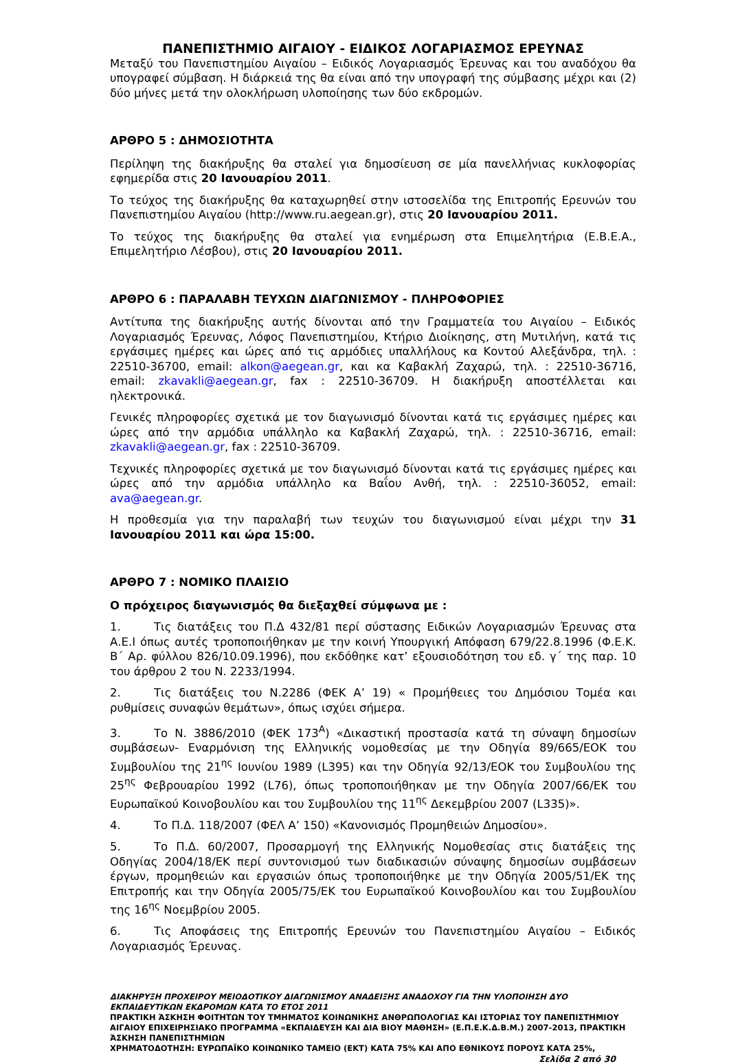ΠΑΝΕΠΙΣΤΗΜΙΟ ΑΙΓΑΙΟΥ - ΕΙΔΙΚΟΣ ΛΟΓΑΡΙΑΣΜΟΣ ΕΡΕΥΝΑΣ
Μεταξύ του Πανεπιστημίου Αιγαίου – Ειδικός Λογαριασμός Έρευνας και του αναδόχου θα υπογραφεί σύμβαση. Η διάρκειά της θα είναι από την υπογραφή της σύμβασης μέχρι και (2) δύο μήνες μετά την ολοκλήρωση υλοποίησης των δύο εκδρομών.
ΑΡΘΡΟ 5 : ΔΗΜΟΣΙΟΤΗΤΑ
Περίληψη της διακήρυξης θα σταλεί για δημοσίευση σε μία πανελλήνιας κυκλοφορίας εφημερίδα στις 20 Ιανουαρίου 2011.
Το τεύχος της διακήρυξης θα καταχωρηθεί στην ιστοσελίδα της Επιτροπής Ερευνών του Πανεπιστημίου Αιγαίου (http://www.ru.aegean.gr), στις 20 Ιανουαρίου 2011.
Το τεύχος της διακήρυξης θα σταλεί για ενημέρωση στα Επιμελητήρια (Ε.Β.Ε.Α., Επιμελητήριο Λέσβου), στις 20 Ιανουαρίου 2011.
ΑΡΘΡΟ 6 : ΠΑΡΑΛΑΒΗ ΤΕΥΧΩΝ ΔΙΑΓΩΝΙΣΜΟΥ - ΠΛΗΡΟΦΟΡΙΕΣ
Αντίτυπα της διακήρυξης αυτής δίνονται από την Γραμματεία του Αιγαίου – Ειδικός Λογαριασμός Έρευνας, Λόφος Πανεπιστημίου, Κτήριο Διοίκησης, στη Μυτιλήνη, κατά τις εργάσιμες ημέρες και ώρες από τις αρμόδιες υπαλλήλους κα Κοντού Αλεξάνδρα, τηλ. : 22510-36700, email: alkon@aegean.gr, και κα Καβακλή Ζαχαρώ, τηλ. : 22510-36716, email: zkavakli@aegean.gr, fax : 22510-36709. Η διακήρυξη αποστέλλεται και ηλεκτρονικά.
Γενικές πληροφορίες σχετικά με τον διαγωνισμό δίνονται κατά τις εργάσιμες ημέρες και ώρες από την αρμόδια υπάλληλο κα Καβακλή Ζαχαρώ, τηλ. : 22510-36716, email: zkavakli@aegean.gr, fax : 22510-36709.
Τεχνικές πληροφορίες σχετικά με τον διαγωνισμό δίνονται κατά τις εργάσιμες ημέρες και ώρες από την αρμόδια υπάλληλο κα Βαΐου Ανθή, τηλ. : 22510-36052, email: ava@aegean.gr.
Η προθεσμία για την παραλαβή των τευχών του διαγωνισμού είναι μέχρι την 31 Ιανουαρίου 2011 και ώρα 15:00.
ΑΡΘΡΟ 7 : ΝΟΜΙΚΟ ΠΛΑΙΣΙΟ
Ο πρόχειρος διαγωνισμός θα διεξαχθεί σύμφωνα με :
1. Τις διατάξεις του Π.Δ 432/81 περί σύστασης Ειδικών Λογαριασμών Έρευνας στα Α.Ε.Ι όπως αυτές τροποποιήθηκαν με την κοινή Υπουργική Απόφαση 679/22.8.1996 (Φ.Ε.Κ. Β΄ Αρ. φύλλου 826/10.09.1996), που εκδόθηκε κατ’ εξουσιοδότηση του εδ. γ΄ της παρ. 10 του άρθρου 2 του Ν. 2233/1994.
2. Τις διατάξεις του Ν.2286 (ΦΕΚ Α’ 19) « Προμήθειες του Δημόσιου Τομέα και ρυθμίσεις συναφών θεμάτων», όπως ισχύει σήμερα.
3. Το Ν. 3886/2010 (ΦΕΚ 173<sup>Α</sup>) «Δικαστική προστασία κατά τη σύναψη δημοσίων συμβάσεων- Εναρμόνιση της Ελληνικής νομοθεσίας με την Οδηγία 89/665/ΕΟΚ του Συμβουλίου της 21<sup>ης</sup> Ιουνίου 1989 (L395) και την Οδηγία 92/13/ΕΟΚ του Συμβουλίου της 25<sup>ης</sup> Φεβρουαρίου 1992 (L76), όπως τροποποιήθηκαν με την Οδηγία 2007/66/ΕΚ του Ευρωπαϊκού Κοινοβουλίου και του Συμβουλίου της 11<sup>ης</sup> Δεκεμβρίου 2007 (L335)».
4. Το Π.Δ. 118/2007 (ΦΕΛ Α’ 150) «Κανονισμός Προμηθειών Δημοσίου».
5. Το Π.Δ. 60/2007, Προσαρμογή της Ελληνικής Νομοθεσίας στις διατάξεις της Οδηγίας 2004/18/ΕΚ περί συντονισμού των διαδικασιών σύναψης δημοσίων συμβάσεων έργων, προμηθειών και εργασιών όπως τροποποιήθηκε με την Οδηγία 2005/51/ΕΚ της Επιτροπής και την Οδηγία 2005/75/ΕΚ του Ευρωπαϊκού Κοινοβουλίου και του Συμβουλίου της 16<sup>ης</sup> Νοεμβρίου 2005.
6. Τις Αποφάσεις της Επιτροπής Ερευνών του Πανεπιστημίου Αιγαίου – Ειδικός Λογαριασμός Έρευνας.
ΔΙΑΚΗΡΥΞΗ ΠΡΟΧΕΙΡΟΥ ΜΕΙΟΔΟΤΙΚΟΥ ΔΙΑΓΩΝΙΣΜΟΥ ΑΝΑΔΕΙΞΗΣ ΑΝΑΔΟΧΟΥ ΓΙΑ ΤΗΝ ΥΛΟΠΟΙΗΣΗ ΔΥΟ ΕΚΠΑΙΔΕΥΤΙΚΩΝ ΕΚΔΡΟΜΩΝ ΚΑΤΑ ΤΟ ΕΤΟΣ 2011
ΠΡΑΚΤΙΚΗ ΆΣΚΗΣΗ ΦΟΙΤΗΤΩΝ ΤΟΥ ΤΜΗΜΑΤΟΣ ΚΟΙΝΩΝΙΚΗΣ ΑΝΘΡΩΠΟΛΟΓΙΑΣ ΚΑΙ ΙΣΤΟΡΙΑΣ ΤΟΥ ΠΑΝΕΠΙΣΤΗΜΙΟΥ ΑΙΓΑΙΟΥ ΕΠΙΧΕΙΡΗΣΙΑΚΟ ΠΡΟΓΡΑΜΜΑ «ΕΚΠΑΙΔΕΥΣΗ ΚΑΙ ΔΙΑ ΒΙΟΥ ΜΑΘΗΣΗ» (Ε.Π.Ε.Κ.Δ.Β.Μ.) 2007-2013, ΠΡΑΚΤΙΚΗ ΆΣΚΗΣΗ ΠΑΝΕΠΙΣΤΗΜΙΩΝ
ΧΡΗΜΑΤΟΔΟΤΗΣΗ: ΕΥΡΩΠΑΪΚΟ ΚΟΙΝΩΝΙΚΟ ΤΑΜΕΙΟ (ΕΚΤ) ΚΑΤΑ 75% ΚΑΙ ΑΠΟ ΕΘΝΙΚΟΥΣ ΠΟΡΟΥΣ ΚΑΤΑ 25%,
Σελίδα 2 από 30